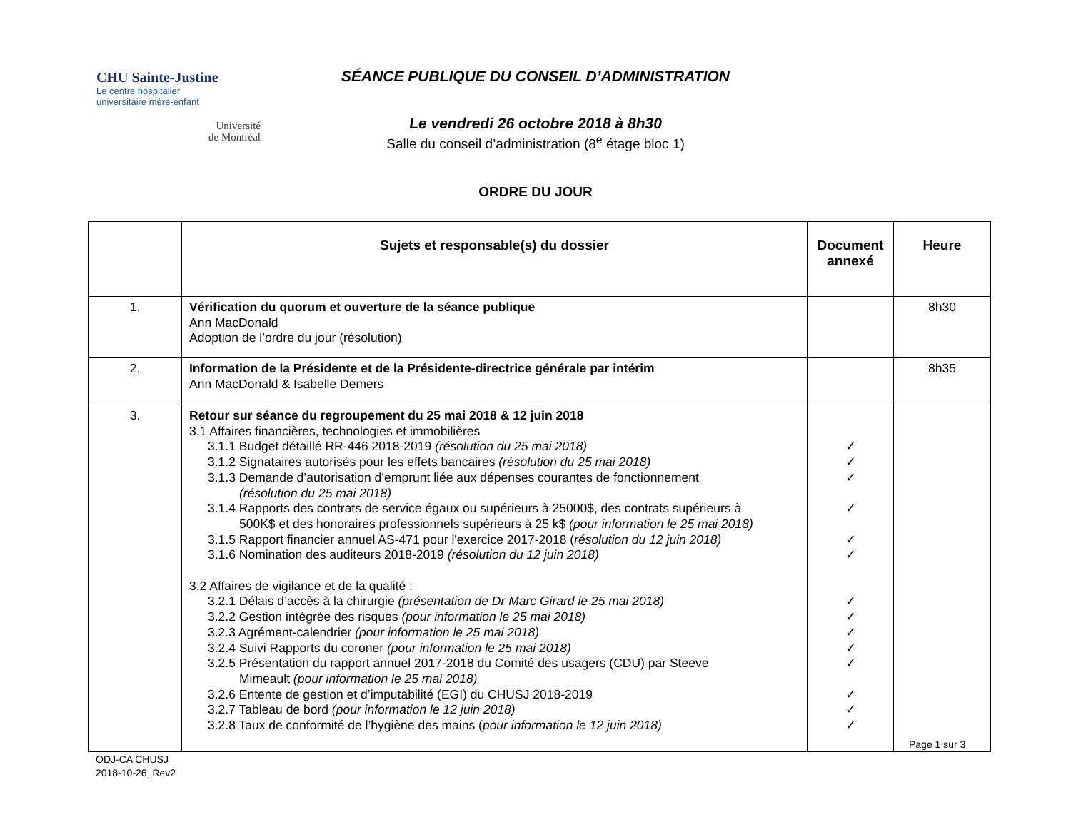CHU Sainte-Justine
Le centre hospitalier
universitaire mère-enfant
Université
de Montréal
SÉANCE PUBLIQUE DU CONSEIL D’ADMINISTRATION
Le vendredi 26 octobre 2018 à 8h30
Salle du conseil d’administration (8<sup>e</sup> étage bloc 1)
ORDRE DU JOUR
| | Sujets et responsable(s) du dossier | Document annexé | Heure |
| --- | --- | --- | --- |
| 1. | Vérification du quorum et ouverture de la séance publique Ann MacDonald Adoption de l’ordre du jour (résolution) | | 8h30 |
| 2. | Information de la Présidente et de la Présidente-directrice générale par intérim Ann MacDonald & Isabelle Demers | | 8h35 |
| 3. | Retour sur séance du regroupement du 25 mai 2018 & 12 juin 2018 3.1 Affaires financières, technologies et immobilières 3.1.1 Budget détaillé RR-446 2018-2019 (résolution du 25 mai 2018) 3.1.2 Signataires autorisés pour les effets bancaires (résolution du 25 mai 2018) 3.1.3 Demande d’autorisation d’emprunt liée aux dépenses courantes de fonctionnement (résolution du 25 mai 2018) 3.1.4 Rapports des contrats de service égaux ou supérieurs à 25000$, des contrats supérieurs à 500K$ et des honoraires professionnels supérieurs à 25 k$ (pour information le 25 mai 2018) 3.1.5 Rapport financier annuel AS-471 pour l'exercice 2017-2018 ( résolution du 12 juin 2018) 3.1.6 Nomination des auditeurs 2018-2019 (résolution du 12 juin 2018) 3.2 Affaires de vigilance et de la qualité : 3.2.1 Délais d’accès à la chirurgie (présentation de Dr Marc Girard le 25 mai 2018) 3.2.2 Gestion intégrée des risques (pour information le 25 mai 2018) 3.2.3 Agrément-calendrier (pour information le 25 mai 2018) 3.2.4 Suivi Rapports du coroner (pour information le 25 mai 2018) 3.2.5 Présentation du rapport annuel 2017-2018 du Comité des usagers (CDU) par Steeve Mimeault (pour information le 25 mai 2018) 3.2.6 Entente de gestion et d’imputabilité (EGI) du CHUSJ 2018-2019 3.2.7 Tableau de bord (pour information le 12 juin 2018) 3.2.8 Taux de conformité de l’hygiène des mains ( pour information le 12 juin 2018) | ✓ ✓ ✓ ✓ ✓ ✓ ✓ ✓ ✓ ✓ ✓ ✓ ✓ ✓ | |
Page 1 sur 3
ODJ-CA CHUSJ
2018-10-26_Rev2